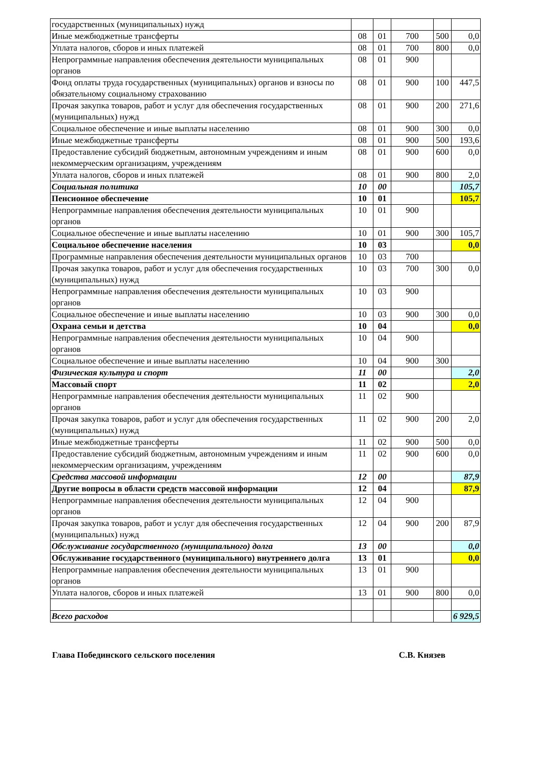| государственных (муниципальных) нужд | | | | | |
| Иные межбюджетные трансферты | 08 | 01 | 700 | 500 | 0,0 |
| Уплата налогов, сборов и иных платежей | 08 | 01 | 700 | 800 | 0,0 |
| Непрограммные направления обеспечения деятельности муниципальных органов | 08 | 01 | 900 | | |
| Фонд оплаты труда государственных (муниципальных) органов и взносы по обязательному социальному страхованию | 08 | 01 | 900 | 100 | 447,5 |
| Прочая закупка товаров, работ и услуг для обеспечения государственных (муниципальных) нужд | 08 | 01 | 900 | 200 | 271,6 |
| Социальное обеспечение и иные выплаты населению | 08 | 01 | 900 | 300 | 0,0 |
| Иные межбюджетные трансферты | 08 | 01 | 900 | 500 | 193,6 |
| Предоставление субсидий бюджетным, автономным учреждениям и иным некоммерческим организациям, учреждениям | 08 | 01 | 900 | 600 | 0,0 |
| Уплата налогов, сборов и иных платежей | 08 | 01 | 900 | 800 | 2,0 |
| Социальная политика | 10 | 00 | | | 105,7 |
| Пенсионное обеспечение | 10 | 01 | | | 105,7 |
| Непрограммные направления обеспечения деятельности муниципальных органов | 10 | 01 | 900 | | |
| Социальное обеспечение и иные выплаты населению | 10 | 01 | 900 | 300 | 105,7 |
| Социальное обеспечение населения | 10 | 03 | | | 0,0 |
| Программные направления обеспечения деятельности муниципальных органов | 10 | 03 | 700 | | |
| Прочая закупка товаров, работ и услуг для обеспечения государственных (муниципальных) нужд | 10 | 03 | 700 | 300 | 0,0 |
| Непрограммные направления обеспечения деятельности муниципальных органов | 10 | 03 | 900 | | |
| Социальное обеспечение и иные выплаты населению | 10 | 03 | 900 | 300 | 0,0 |
| Охрана семьи и детства | 10 | 04 | | | 0,0 |
| Непрограммные направления обеспечения деятельности муниципальных органов | 10 | 04 | 900 | | |
| Социальное обеспечение и иные выплаты населению | 10 | 04 | 900 | 300 | |
| Физическая культура и спорт | 11 | 00 | | | 2,0 |
| Массовый спорт | 11 | 02 | | | 2,0 |
| Непрограммные направления обеспечения деятельности муниципальных органов | 11 | 02 | 900 | | |
| Прочая закупка товаров, работ и услуг для обеспечения государственных (муниципальных) нужд | 11 | 02 | 900 | 200 | 2,0 |
| Иные межбюджетные трансферты | 11 | 02 | 900 | 500 | 0,0 |
| Предоставление субсидий бюджетным, автономным учреждениям и иным некоммерческим организациям, учреждениям | 11 | 02 | 900 | 600 | 0,0 |
| Средства массовой информации | 12 | 00 | | | 87,9 |
| Другие вопросы в области средств массовой информации | 12 | 04 | | | 87,9 |
| Непрограммные направления обеспечения деятельности муниципальных органов | 12 | 04 | 900 | | |
| Прочая закупка товаров, работ и услуг для обеспечения государственных (муниципальных) нужд | 12 | 04 | 900 | 200 | 87,9 |
| Обслуживание государственного (муниципального) долга | 13 | 00 | | | 0,0 |
| Обслуживание государственного (муниципального) внутреннего долга | 13 | 01 | | | 0,0 |
| Непрограммные направления обеспечения деятельности муниципальных органов | 13 | 01 | 900 | | |
| Уплата налогов, сборов и иных платежей | 13 | 01 | 900 | 800 | 0,0 |
| Всего расходов | | | | | 6 929,5 |
Глава Побединского сельского поселения С.В. Князев